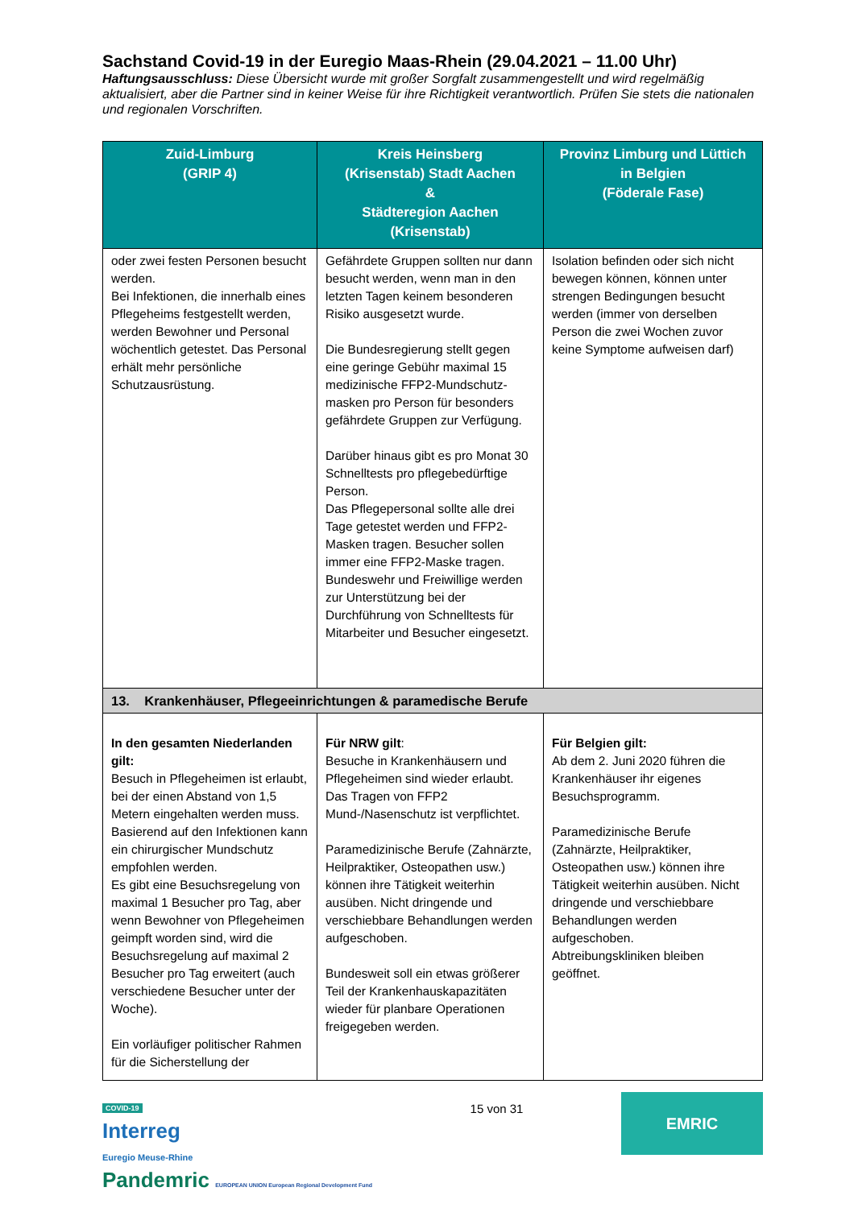Sachstand Covid-19 in der Euregio Maas-Rhein (29.04.2021 – 11.00 Uhr)
Haftungsausschluss: Diese Übersicht wurde mit großer Sorgfalt zusammengestellt und wird regelmäßig aktualisiert, aber die Partner sind in keiner Weise für ihre Richtigkeit verantwortlich. Prüfen Sie stets die nationalen und regionalen Vorschriften.
| Zuid-Limburg (GRIP 4) | Kreis Heinsberg (Krisenstab) Stadt Aachen & Städteregion Aachen (Krisenstab) | Provinz Limburg und Lüttich in Belgien (Föderale Fase) |
| --- | --- | --- |
| oder zwei festen Personen besucht werden. Bei Infektionen, die innerhalb eines Pflegeheims festgestellt werden, werden Bewohner und Personal wöchentlich getestet. Das Personal erhält mehr persönliche Schutzausrüstung. | Gefährdete Gruppen sollten nur dann besucht werden, wenn man in den letzten Tagen keinem besonderen Risiko ausgesetzt wurde. Die Bundesregierung stellt gegen eine geringe Gebühr maximal 15 medizinische FFP2-Mundschutz-masken pro Person für besonders gefährdete Gruppen zur Verfügung. Darüber hinaus gibt es pro Monat 30 Schnelltests pro pflegebedürftige Person. Das Pflegepersonal sollte alle drei Tage getestet werden und FFP2-Masken tragen. Besucher sollen immer eine FFP2-Maske tragen. Bundeswehr und Freiwillige werden zur Unterstützung bei der Durchführung von Schnelltests für Mitarbeiter und Besucher eingesetzt. | Isolation befinden oder sich nicht bewegen können, können unter strengen Bedingungen besucht werden (immer von derselben Person die zwei Wochen zuvor keine Symptome aufweisen darf) |
| 13. Krankenhäuser, Pflegeeinrichtungen & paramedische Berufe | | |
| In den gesamten Niederlanden gilt: Besuch in Pflegeheimen ist erlaubt, bei der einen Abstand von 1,5 Metern eingehalten werden muss. Basierend auf den Infektionen kann ein chirurgischer Mundschutz empfohlen werden. Es gibt eine Besuchsregelung von maximal 1 Besucher pro Tag, aber wenn Bewohner von Pflegeheimen geimpft worden sind, wird die Besuchsregelung auf maximal 2 Besucher pro Tag erweitert (auch verschiedene Besucher unter der Woche). Ein vorläufiger politischer Rahmen für die Sicherstellung der | Für NRW gilt : Besuche in Krankenhäusern und Pflegeheimen sind wieder erlaubt. Das Tragen von FFP2 Mund-/Nasenschutz ist verpflichtet. Paramedizinische Berufe (Zahnärzte, Heilpraktiker, Osteopathen usw.) können ihre Tätigkeit weiterhin ausüben. Nicht dringende und verschiebbare Behandlungen werden aufgeschoben. Bundesweit soll ein etwas größerer Teil der Krankenhauskapazitäten wieder für planbare Operationen freigegeben werden. | Für Belgien gilt: Ab dem 2. Juni 2020 führen die Krankenhäuser ihr eigenes Besuchsprogramm. Paramedizinische Berufe (Zahnärzte, Heilpraktiker, Osteopathen usw.) können ihre Tätigkeit weiterhin ausüben. Nicht dringende und verschiebbare Behandlungen werden aufgeschoben. Abtreibungskliniken bleiben geöffnet. |
COVID-19
Interreg
Euregio Meuse-Rhine
Pandemric EUROPEAN UNION European Regional Development Fund
15 von 31
EMRIC